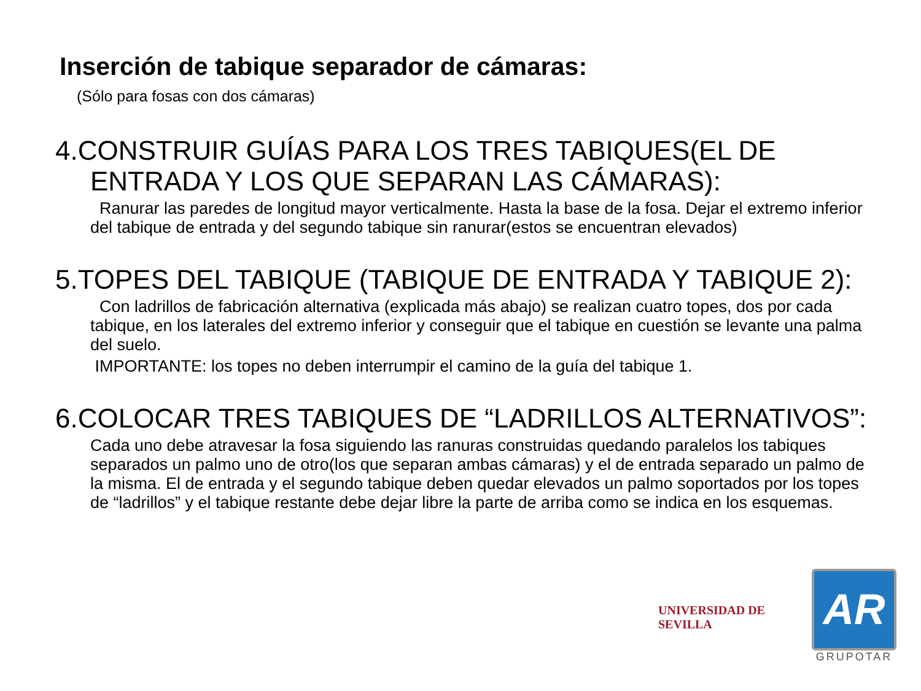Inserción de tabique separador de cámaras:
(Sólo para fosas con dos cámaras)
4.CONSTRUIR GUÍAS PARA LOS TRES TABIQUES(EL DE ENTRADA Y LOS QUE SEPARAN LAS CÁMARAS):
Ranurar las paredes de longitud mayor verticalmente. Hasta la base de la fosa. Dejar el extremo inferior del tabique de entrada y del segundo tabique sin ranurar(estos se encuentran elevados)
5.TOPES DEL TABIQUE (TABIQUE DE ENTRADA Y TABIQUE 2):
Con ladrillos de fabricación alternativa (explicada más abajo) se realizan cuatro topes, dos por cada tabique, en los laterales del extremo inferior y conseguir que el tabique en cuestión se levante una palma del suelo.
IMPORTANTE: los topes no deben interrumpir el camino de la guía del tabique 1.
6.COLOCAR TRES TABIQUES DE “LADRILLOS ALTERNATIVOS”:
Cada uno debe atravesar la fosa siguiendo las ranuras construidas quedando paralelos los tabiques separados un palmo uno de otro(los que separan ambas cámaras) y el de entrada separado un palmo de la misma. El de entrada y el segundo tabique deben quedar elevados un palmo soportados por los topes de “ladrillos” y el tabique restante debe dejar libre la parte de arriba como se indica en los esquemas.
UNIVERSIDAD DE SEVILLA
AR
GRUPOTAR